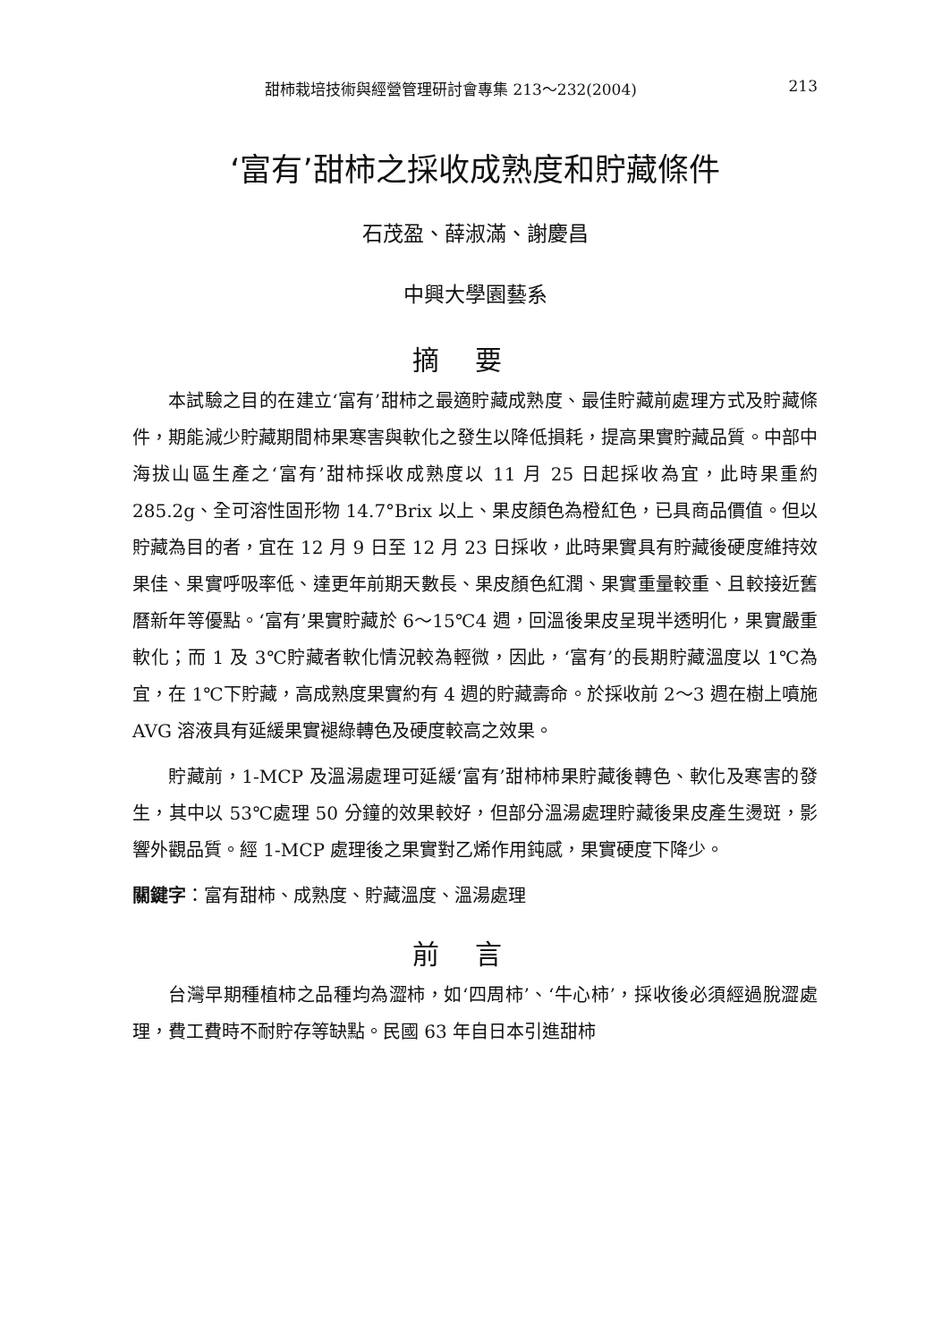甜柿栽培技術與經營管理研討會專集 213～232(2004) 213
‘富有’甜柿之採收成熟度和貯藏條件
石茂盈、薛淑滿、謝慶昌
中興大學園藝系
摘要
本試驗之目的在建立‘富有’甜柿之最適貯藏成熟度、最佳貯藏前處理方式及貯藏條件，期能減少貯藏期間柿果寒害與軟化之發生以降低損耗，提高果實貯藏品質。中部中海拔山區生產之‘富有’甜柿採收成熟度以 11 月 25 日起採收為宜，此時果重約 285.2g、全可溶性固形物 14.7°Brix 以上、果皮顏色為橙紅色，已具商品價值。但以貯藏為目的者，宜在 12 月 9 日至 12 月 23 日採收，此時果實具有貯藏後硬度維持效果佳、果實呼吸率低、達更年前期天數長、果皮顏色紅潤、果實重量較重、且較接近舊曆新年等優點。‘富有’果實貯藏於 6～15℃4 週，回溫後果皮呈現半透明化，果實嚴重軟化；而 1 及 3℃貯藏者軟化情況較為輕微，因此，‘富有’的長期貯藏溫度以 1℃為宜，在 1℃下貯藏，高成熟度果實約有 4 週的貯藏壽命。於採收前 2～3 週在樹上噴施 AVG 溶液具有延緩果實褪綠轉色及硬度較高之效果。
貯藏前，1-MCP 及溫湯處理可延緩‘富有’甜柿柿果貯藏後轉色、軟化及寒害的發生，其中以 53℃處理 50 分鐘的效果較好，但部分溫湯處理貯藏後果皮產生燙斑，影響外觀品質。經 1-MCP 處理後之果實對乙烯作用鈍感，果實硬度下降少。
關鍵字：富有甜柿、成熟度、貯藏溫度、溫湯處理
前言
台灣早期種植柿之品種均為澀柿，如‘四周柿’、‘牛心柿’，採收後必須經過脫澀處理，費工費時不耐貯存等缺點。民國 63 年自日本引進甜柿